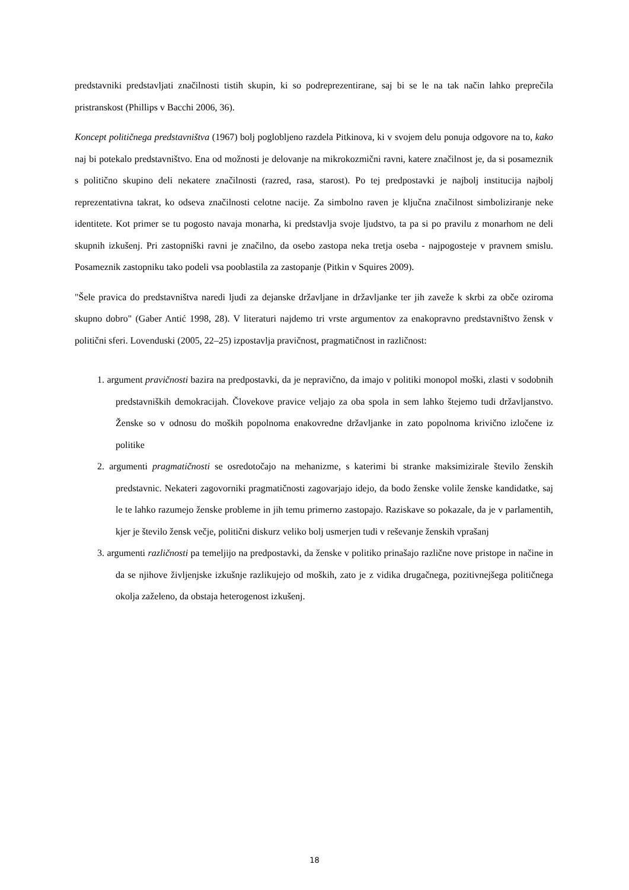predstavniki predstavljati značilnosti tistih skupin, ki so podreprezentirane, saj bi se le na tak način lahko preprečila pristranskost (Phillips v Bacchi 2006, 36).
Koncept političnega predstavništva (1967) bolj poglobljeno razdela Pitkinova, ki v svojem delu ponuja odgovore na to, kako naj bi potekalo predstavništvo. Ena od možnosti je delovanje na mikrokozmični ravni, katere značilnost je, da si posameznik s politično skupino deli nekatere značilnosti (razred, rasa, starost). Po tej predpostavki je najbolj institucija najbolj reprezentativna takrat, ko odseva značilnosti celotne nacije. Za simbolno raven je ključna značilnost simboliziranje neke identitete. Kot primer se tu pogosto navaja monarha, ki predstavlja svoje ljudstvo, ta pa si po pravilu z monarhom ne deli skupnih izkušenj. Pri zastopniški ravni je značilno, da osebo zastopa neka tretja oseba - najpogosteje v pravnem smislu. Posameznik zastopniku tako podeli vsa pooblastila za zastopanje (Pitkin v Squires 2009).
"Šele pravica do predstavništva naredi ljudi za dejanske državljane in državljanke ter jih zaveže k skrbi za obče oziroma skupno dobro" (Gaber Antić 1998, 28). V literaturi najdemo tri vrste argumentov za enakopravno predstavništvo žensk v politični sferi. Lovenduski (2005, 22–25) izpostavlja pravičnost, pragmatičnost in različnost:
1. argument pravičnosti bazira na predpostavki, da je nepravično, da imajo v politiki monopol moški, zlasti v sodobnih predstavniških demokracijah. Človekove pravice veljajo za oba spola in sem lahko štejemo tudi državljanstvo. Ženske so v odnosu do moških popolnoma enakovredne državljanke in zato popolnoma krivično izločene iz politike
2. argumenti pragmatičnosti se osredotočajo na mehanizme, s katerimi bi stranke maksimizirale število ženskih predstavnic. Nekateri zagovorniki pragmatičnosti zagovarjajo idejo, da bodo ženske volile ženske kandidatke, saj le te lahko razumejo ženske probleme in jih temu primerno zastopajo. Raziskave so pokazale, da je v parlamentih, kjer je število žensk večje, politični diskurz veliko bolj usmerjen tudi v reševanje ženskih vprašanj
3. argumenti različnosti pa temeljijo na predpostavki, da ženske v politiko prinašajo različne nove pristope in načine in da se njihove življenjske izkušnje razlikujejo od moških, zato je z vidika drugačnega, pozitivnejšega političnega okolja zaželeno, da obstaja heterogenost izkušenj.
18